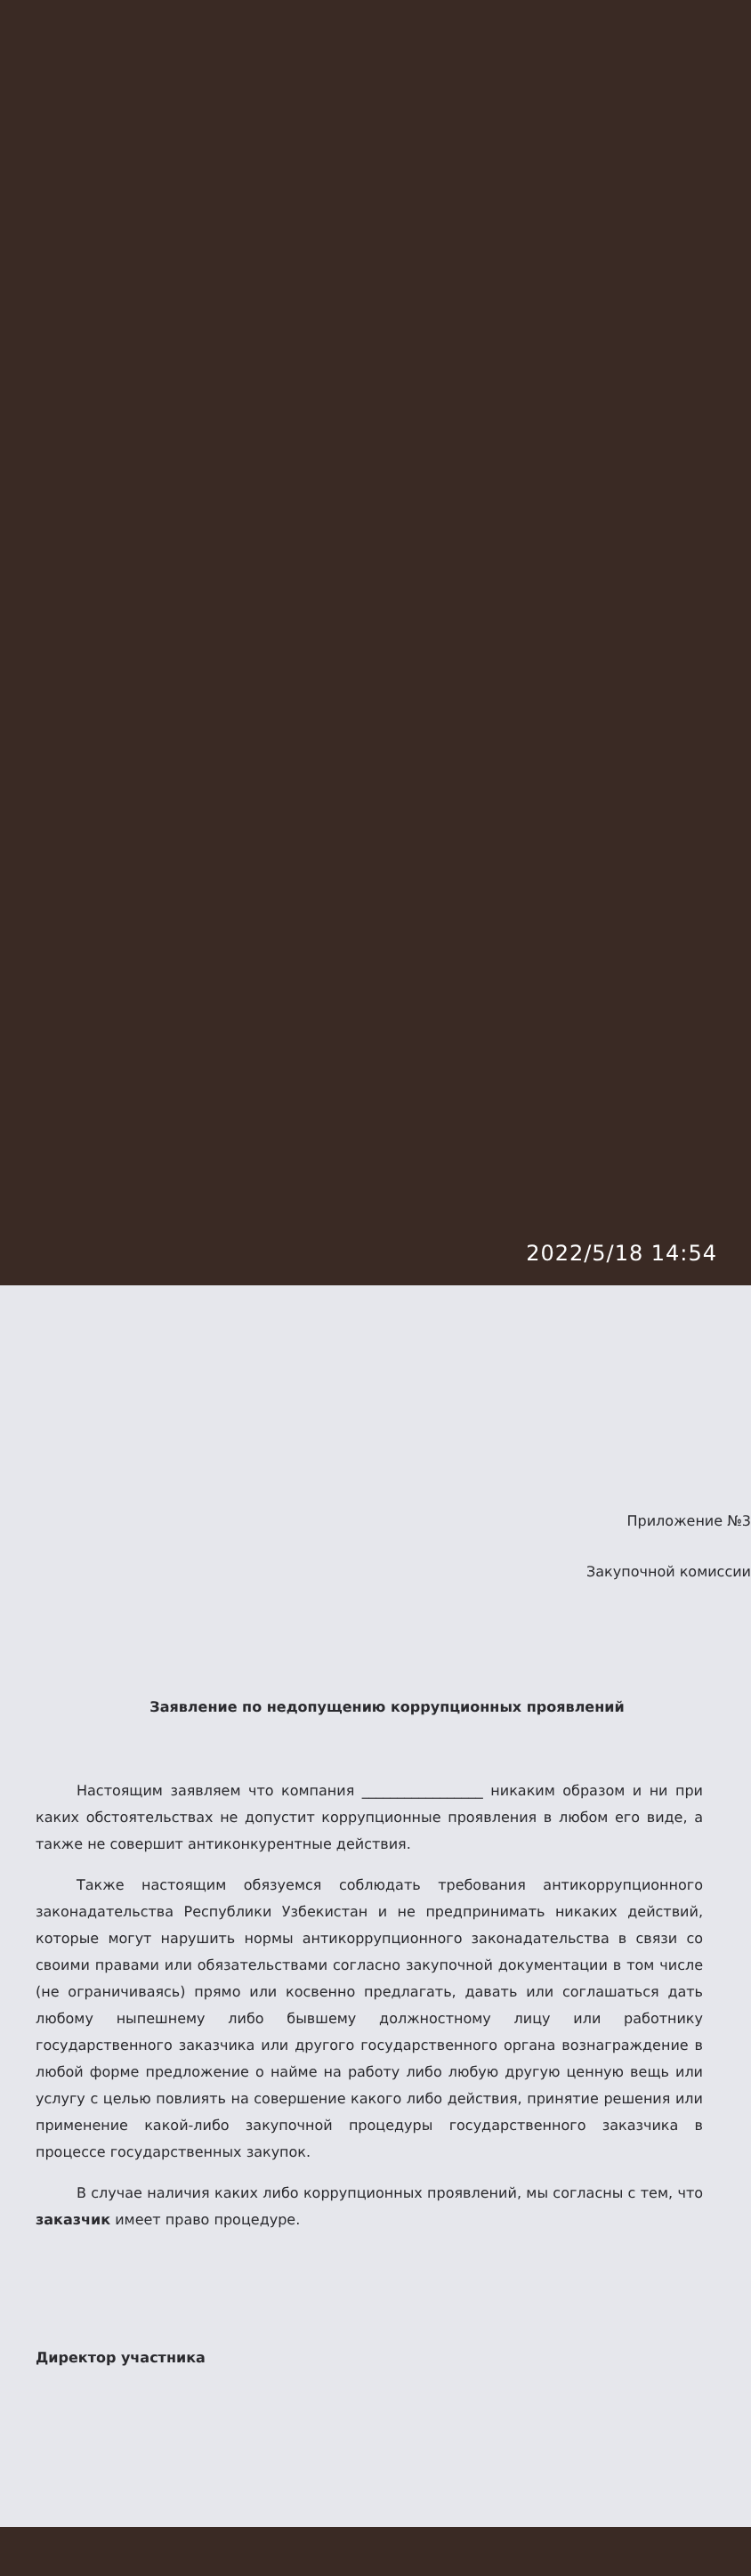Приложение №3
Закупочной комиссии
Заявление по недопущению коррупционных проявлений
Настоящим заявляем что компания _________________ никаким образом и ни при каких обстоятельствах не допустит коррупционные проявления в любом его виде, а также не совершит антиконкурентные действия.
Также настоящим обязуемся соблюдать требования антикоррупционного законадательства Республики Узбекистан и не предпринимать никаких действий, которые могут нарушить нормы антикоррупционного законадательства в связи со своими правами или обязательствами согласно закупочной документации в том числе (не ограничиваясь) прямо или косвенно предлагать, давать или соглашаться дать любому ныпешнему либо бывшему должностному лицу или работнику государственного заказчика или другого государственного органа вознаграждение в любой форме предложение о найме на работу либо любую другую ценную вещь или услугу с целью повлиять на совершение какого либо действия, принятие решения или применение какой-либо закупочной процедуры государственного заказчика в процессе государственных закупок.
В случае наличия каких либо коррупционных проявлений, мы согласны с тем, что заказчик имеет право процедуре.
Директор участника
2022/5/18 14:54